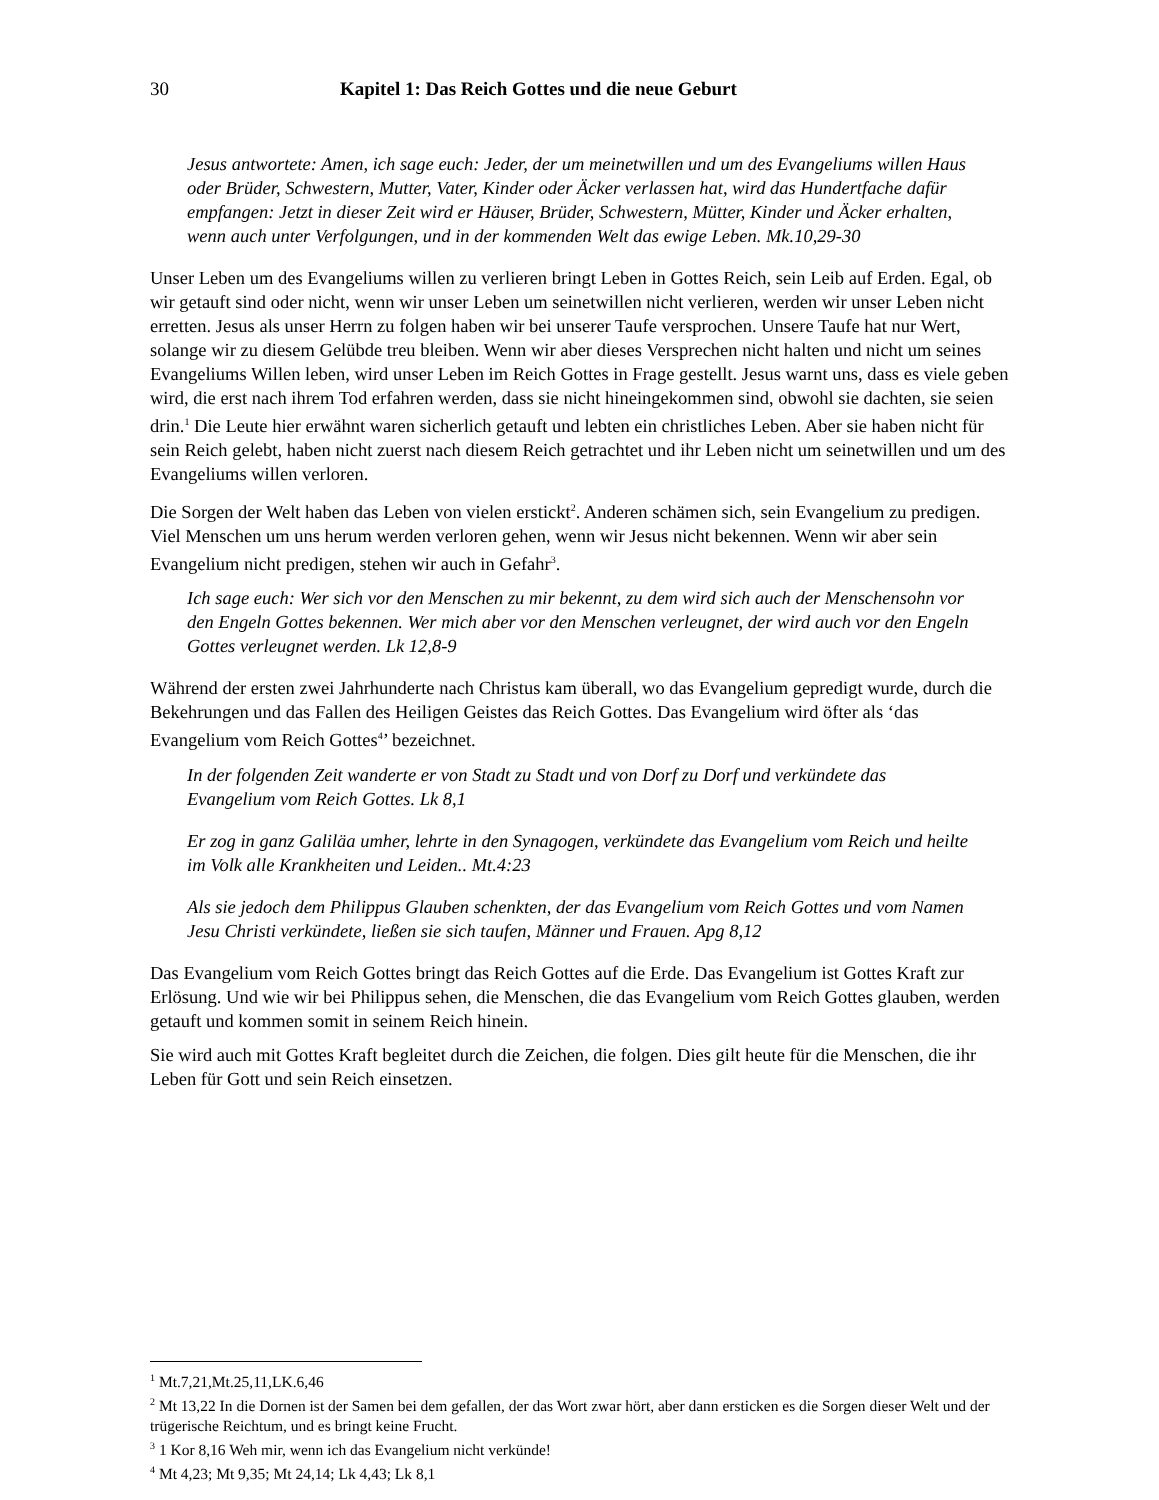30 Kapitel 1: Das Reich Gottes und die neue Geburt
Jesus antwortete: Amen, ich sage euch: Jeder, der um meinetwillen und um des Evangeliums willen Haus oder Brüder, Schwestern, Mutter, Vater, Kinder oder Äcker verlassen hat, wird das Hundertfache dafür empfangen: Jetzt in dieser Zeit wird er Häuser, Brüder, Schwestern, Mütter, Kinder und Äcker erhalten, wenn auch unter Verfolgungen, und in der kommenden Welt das ewige Leben. Mk.10,29-30
Unser Leben um des Evangeliums willen zu verlieren bringt Leben in Gottes Reich, sein Leib auf Erden. Egal, ob wir getauft sind oder nicht, wenn wir unser Leben um seinetwillen nicht verlieren, werden wir unser Leben nicht erretten. Jesus als unser Herrn zu folgen haben wir bei unserer Taufe versprochen. Unsere Taufe hat nur Wert, solange wir zu diesem Gelübde treu bleiben. Wenn wir aber dieses Versprechen nicht halten und nicht um seines Evangeliums Willen leben, wird unser Leben im Reich Gottes in Frage gestellt. Jesus warnt uns, dass es viele geben wird, die erst nach ihrem Tod erfahren werden, dass sie nicht hineingekommen sind, obwohl sie dachten, sie seien drin.<sup>1</sup> Die Leute hier erwähnt waren sicherlich getauft und lebten ein christliches Leben. Aber sie haben nicht für sein Reich gelebt, haben nicht zuerst nach diesem Reich getrachtet und ihr Leben nicht um seinetwillen und um des Evangeliums willen verloren.
Die Sorgen der Welt haben das Leben von vielen erstickt<sup>2</sup>. Anderen schämen sich, sein Evangelium zu predigen. Viel Menschen um uns herum werden verloren gehen, wenn wir Jesus nicht bekennen. Wenn wir aber sein Evangelium nicht predigen, stehen wir auch in Gefahr<sup>3</sup>.
Ich sage euch: Wer sich vor den Menschen zu mir bekennt, zu dem wird sich auch der Menschensohn vor den Engeln Gottes bekennen. Wer mich aber vor den Menschen verleugnet, der wird auch vor den Engeln Gottes verleugnet werden. Lk 12,8-9
Während der ersten zwei Jahrhunderte nach Christus kam überall, wo das Evangelium gepredigt wurde, durch die Bekehrungen und das Fallen des Heiligen Geistes das Reich Gottes. Das Evangelium wird öfter als ‘das Evangelium vom Reich Gottes<sup>4</sup>’ bezeichnet.
In der folgenden Zeit wanderte er von Stadt zu Stadt und von Dorf zu Dorf und verkündete das Evangelium vom Reich Gottes. Lk 8,1
Er zog in ganz Galiläa umher, lehrte in den Synagogen, verkündete das Evangelium vom Reich und heilte im Volk alle Krankheiten und Leiden.. Mt.4:23
Als sie jedoch dem Philippus Glauben schenkten, der das Evangelium vom Reich Gottes und vom Namen Jesu Christi verkündete, ließen sie sich taufen, Männer und Frauen. Apg 8,12
Das Evangelium vom Reich Gottes bringt das Reich Gottes auf die Erde. Das Evangelium ist Gottes Kraft zur Erlösung. Und wie wir bei Philippus sehen, die Menschen, die das Evangelium vom Reich Gottes glauben, werden getauft und kommen somit in seinem Reich hinein.
Sie wird auch mit Gottes Kraft begleitet durch die Zeichen, die folgen. Dies gilt heute für die Menschen, die ihr Leben für Gott und sein Reich einsetzen.
<sup>1</sup> Mt.7,21,Mt.25,11,LK.6,46
<sup>2</sup> Mt 13,22 In die Dornen ist der Samen bei dem gefallen, der das Wort zwar hört, aber dann ersticken es die Sorgen dieser Welt und der trügerische Reichtum, und es bringt keine Frucht.
<sup>3</sup> 1 Kor 8,16 Weh mir, wenn ich das Evangelium nicht verkünde!
<sup>4</sup> Mt 4,23; Mt 9,35; Mt 24,14; Lk 4,43; Lk 8,1